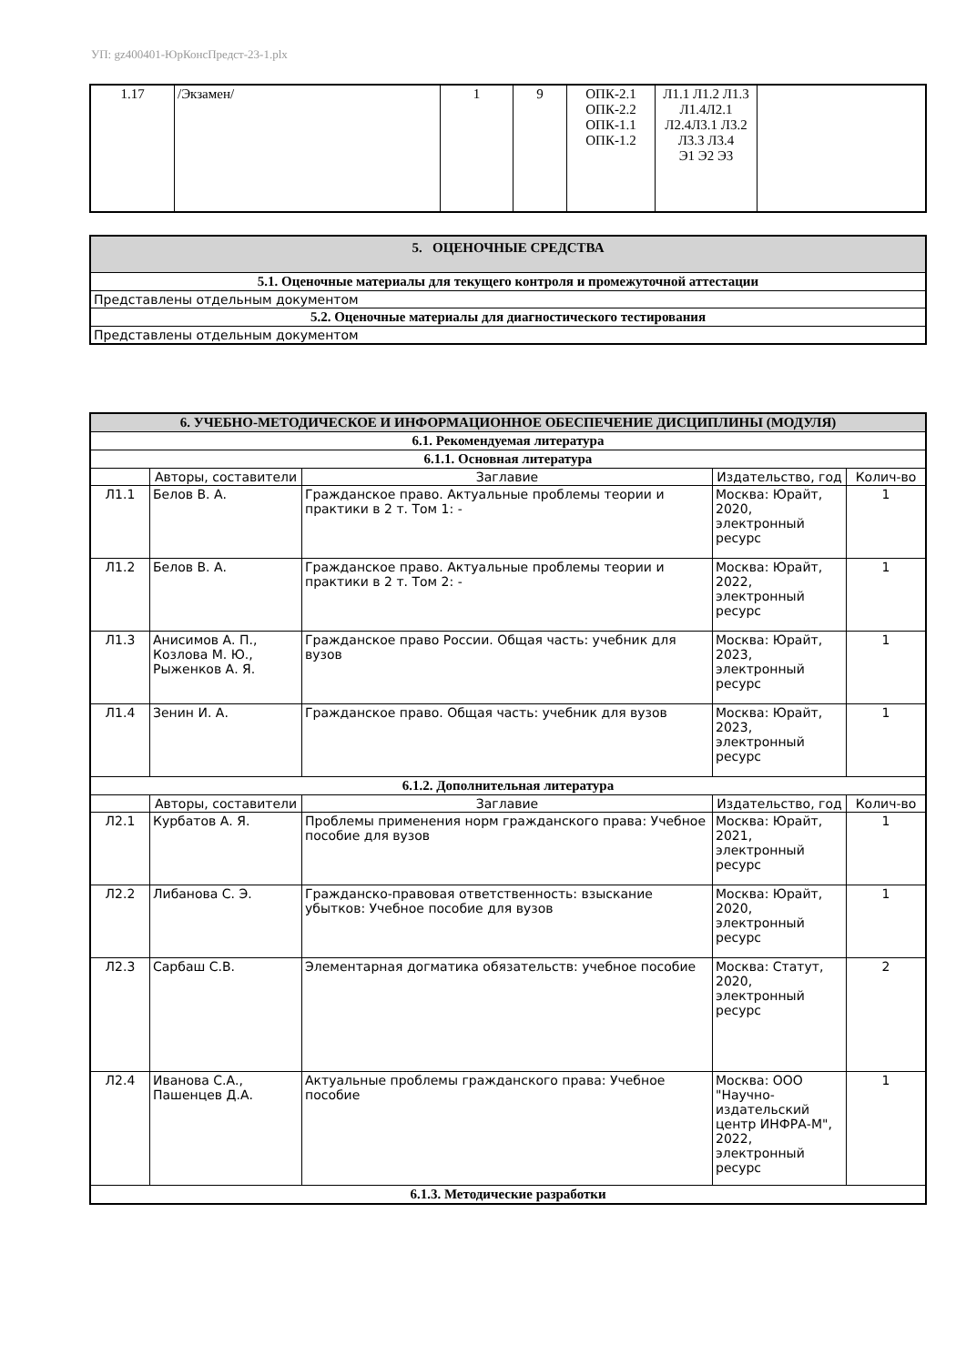УП: gz400401-ЮрКонсПредст-23-1.plx
| 1.17 | /Экзамен/ | 1 | 9 | ОПК-2.1 ОПК-2.2 ОПК-1.1 ОПК-1.2 | Л1.1 Л1.2 Л1.3 Л1.4Л2.1 Л2.4Л3.1 Л3.2 Л3.3 Л3.4 Э1 Э2 Э3 | |
| 5. ОЦЕНОЧНЫЕ СРЕДСТВА |
| 5.1. Оценочные материалы для текущего контроля и промежуточной аттестации |
| Представлены отдельным документом |
| 5.2. Оценочные материалы для диагностического тестирования |
| Представлены отдельным документом |
| 6. УЧЕБНО-МЕТОДИЧЕСКОЕ И ИНФОРМАЦИОННОЕ ОБЕСПЕЧЕНИЕ ДИСЦИПЛИНЫ (МОДУЛЯ) | | | | |
| 6.1. Рекомендуемая литература | | | | |
| 6.1.1. Основная литература | | | | |
| | Авторы, составители | Заглавие | Издательство, год | Колич-во |
| Л1.1 | Белов В. А. | Гражданское право. Актуальные проблемы теории и практики в 2 т. Том 1: - | Москва: Юрайт, 2020, электронный ресурс | 1 |
| Л1.2 | Белов В. А. | Гражданское право. Актуальные проблемы теории и практики в 2 т. Том 2: - | Москва: Юрайт, 2022, электронный ресурс | 1 |
| Л1.3 | Анисимов А. П., Козлова М. Ю., Рыженков А. Я. | Гражданское право России. Общая часть: учебник для вузов | Москва: Юрайт, 2023, электронный ресурс | 1 |
| Л1.4 | Зенин И. А. | Гражданское право. Общая часть: учебник для вузов | Москва: Юрайт, 2023, электронный ресурс | 1 |
| 6.1.2. Дополнительная литература | | | | |
| | Авторы, составители | Заглавие | Издательство, год | Колич-во |
| Л2.1 | Курбатов А. Я. | Проблемы применения норм гражданского права: Учебное пособие для вузов | Москва: Юрайт, 2021, электронный ресурс | 1 |
| Л2.2 | Либанова С. Э. | Гражданско-правовая ответственность: взыскание убытков: Учебное пособие для вузов | Москва: Юрайт, 2020, электронный ресурс | 1 |
| Л2.3 | Сарбаш С.В. | Элементарная догматика обязательств: учебное пособие | Москва: Статут, 2020, электронный ресурс | 2 |
| Л2.4 | Иванова С.А., Пашенцев Д.А. | Актуальные проблемы гражданского права: Учебное пособие | Москва: ООО "Научно-издательский центр ИНФРА-М", 2022, электронный ресурс | 1 |
| 6.1.3. Методические разработки | | | | |